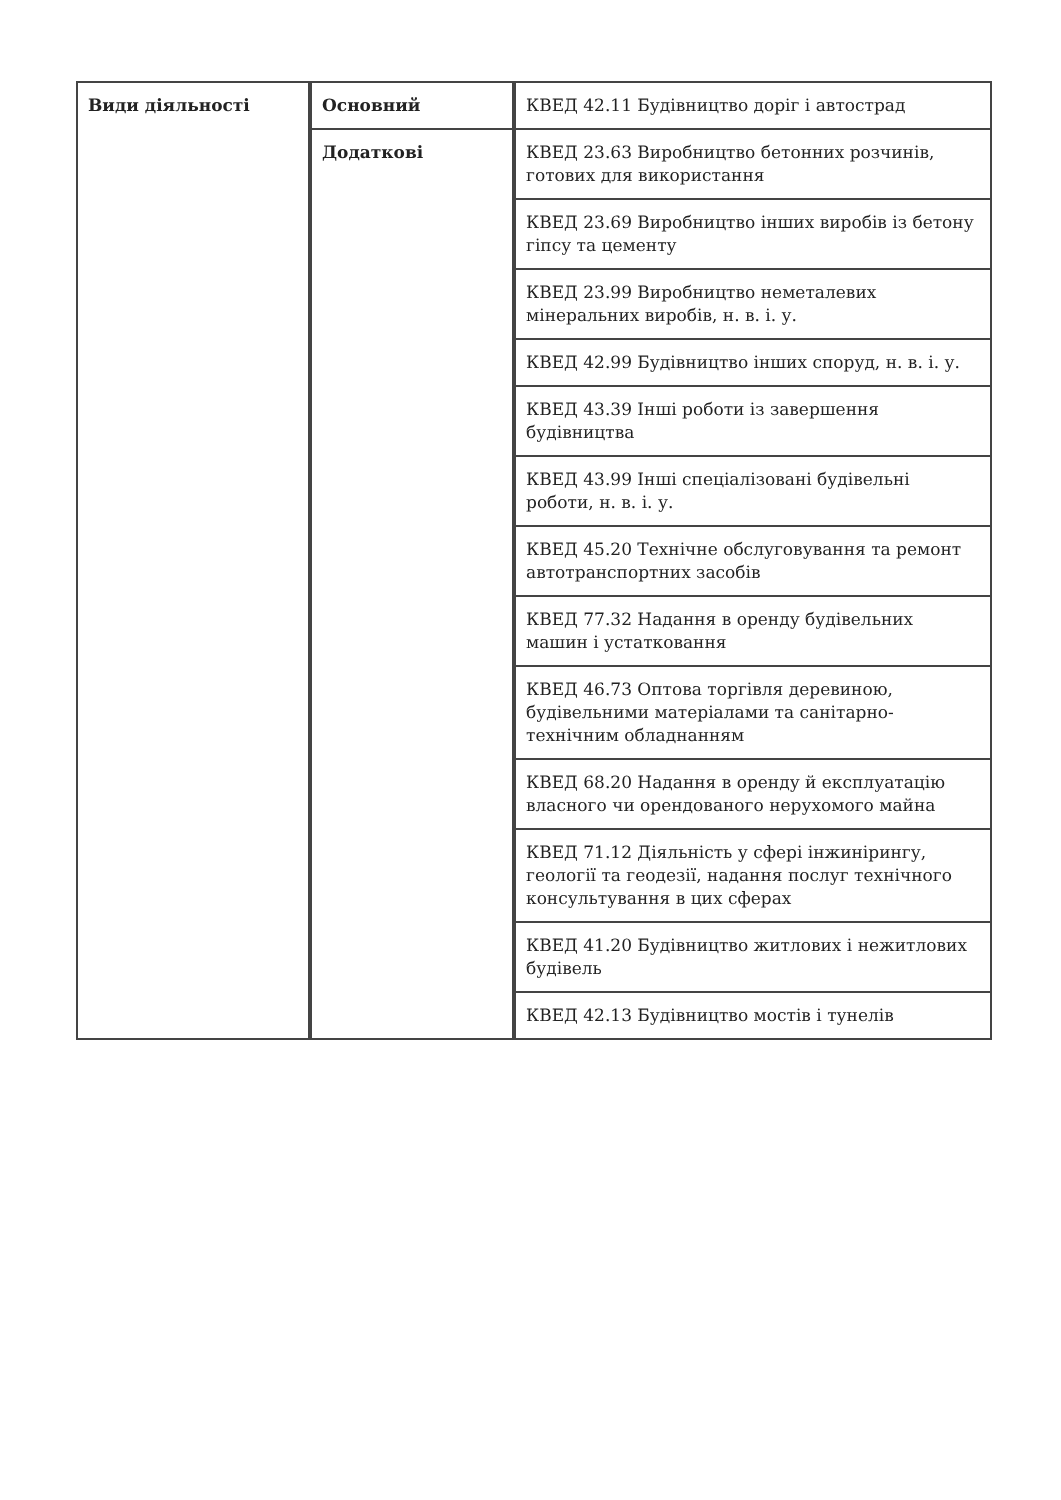| Види діяльності | Основний | КВЕД 42.11 Будівництво доріг і автострад |
| | Додаткові | КВЕД 23.63 Виробництво бетонних розчинів, готових для використання |
| | | КВЕД 23.69 Виробництво інших виробів із бетону гіпсу та цементу |
| | | КВЕД 23.99 Виробництво неметалевих мінеральних виробів, н. в. і. у. |
| | | КВЕД 42.99 Будівництво інших споруд, н. в. і. у. |
| | | КВЕД 43.39 Інші роботи із завершення будівництва |
| | | КВЕД 43.99 Інші спеціалізовані будівельні роботи, н. в. і. у. |
| | | КВЕД 45.20 Технічне обслуговування та ремонт автотранспортних засобів |
| | | КВЕД 77.32 Надання в оренду будівельних машин і устатковання |
| | | КВЕД 46.73 Оптова торгівля деревиною, будівельними матеріалами та санітарно-технічним обладнанням |
| | | КВЕД 68.20 Надання в оренду й експлуатацію власного чи орендованого нерухомого майна |
| | | КВЕД 71.12 Діяльність у сфері інжинірингу, геології та геодезії, надання послуг технічного консультування в цих сферах |
| | | КВЕД 41.20 Будівництво житлових і нежитлових будівель |
| | | КВЕД 42.13 Будівництво мостів і тунелів |